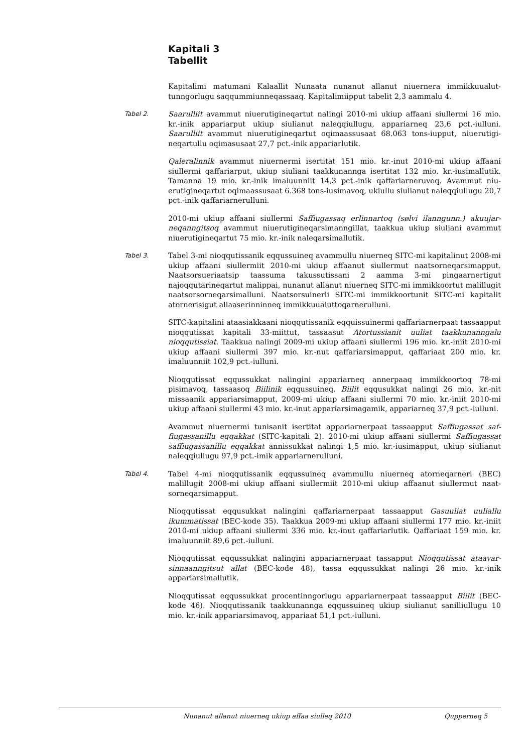Kapitali 3
Tabellit
Kapitalimi matumani Kalaallit Nunaata nunanut allanut niuernera immikkuualut­tunngorlugu saqqummiunneqassaaq. Kapitalimiipput tabelit 2,3 aammalu 4.
Tabel 2.
Saarulliit avammut niuerutigineqartut nalingi 2010-mi ukiup affaani siullermi 16 mio. kr.-inik appariarput ukiup siulianut naleqqiullugu, appariarneq 23,6 pct.-iulluni. Saarulliit avammut niuerutigineqartut oqimaassusaat 68.063 tons-iupput, niuerutigi­neqartullu oqimasusaat 27,7 pct.-inik appariarlutik.
Qaleralinnik avammut niuernermi isertitat 151 mio. kr.-inut 2010-mi ukiup affaani siullermi qaffariarput, ukiup siuliani taakkunannga isertitat 132 mio. kr.-iusimallutik. Tamanna 19 mio. kr.-inik imaluunniit 14,3 pct.-inik qaffariarneruvoq. Avammut niu­erutigineqartut oqimaassusaat 6.368 tons-iusimavoq, ukiullu siulianut naleqqiullugu 20,7 pct.-inik qaffariarnerulluni.
2010-mi ukiup affaani siullermi Saffiugassaq erlinnartoq (sølvi ilanngunn.) akuujar­neqanngitsoq avammut niuerutigineqarsimanngillat, taakkua ukiup siuliani avammut niuerutigineqartut 75 mio. kr.-inik naleqarsimallutik.
Tabel 3.
Tabel 3-mi nioqqutissanik eqqussuineq avammullu niuerneq SITC-mi kapitalinut 2008-mi ukiup affaani siullermiit 2010-mi ukiup affaanut siullermut naatsorneqar­simapput. Naatsorsueriaatsip taassuma takussutissani 2 aamma 3-mi pingaarnertigut najoqqutarineqartut malippai, nunanut allanut niuerneq SITC-mi immikkoortut ma­lillugit naatsorsorneqarsimalluni. Naatsorsuinerli SITC-mi immikkoortunit SITC-mi kapitalit atornerisigut allaaserinninneq immikkuualuttoqarnerulluni.
SITC-kapitalini ataasiakkaani nioqqutissanik eqquissuinermi qaffariarnerpaat tassaapput nioqqutissat kapitali 33-miittut, tassaasut Atortussianit uuliat taakkunan­ngalu nioqqutissiat. Taakkua nalingi 2009-mi ukiup affaani siullermi 196 mio. kr.-iniit 2010-mi ukiup affaani siullermi 397 mio. kr.-nut qaffariarsimapput, qaffariaat 200 mio. kr. imaluunniit 102,9 pct.-iulluni.
Nioqqutissat eqqussukkat nalingini appariarneq annerpaaq immikkoortoq 78-mi pisimavoq, tassaasoq Biilinik eqqussuineq. Biilit eqqusukkat nalingi 26 mio. kr.-nit missaanik appariarsimapput, 2009-mi ukiup affaani siullermi 70 mio. kr.-iniit 2010-mi ukiup affaani siullermi 43 mio. kr.-inut appariarsimagamik, appariarneq 37,9 pct.-iulluni.
Avammut niuernermi tunisanit isertitat appariarnerpaat tassaapput Saffiugassat saf­fiugassanillu eqqakkat (SITC-kapitali 2). 2010-mi ukiup affaani siullermi Saffiugassat saffiugassanillu eqqakkat annissukkat nalingi 1,5 mio. kr.-iusimapput, ukiup siulianut naleqqiullugu 97,9 pct.-imik appariarnerulluni.
Tabel 4.
Tabel 4-mi nioqqutissanik eqqussuineq avammullu niuerneq atorneqarneri (BEC) malillugit 2008-mi ukiup affaani siullermiit 2010-mi ukiup affaanut siullermut naat­sorneqarsimapput.
Nioqqutissat eqqusukkat nalingini qaffariarnerpaat tassaapput Gasuuliat uuliallu ikummatissat (BEC-kode 35). Taakkua 2009-mi ukiup affaani siullermi 177 mio. kr.-iniit 2010-mi ukiup affaani siullermi 336 mio. kr.-inut qaffariarlutik. Qaffariaat 159 mio. kr. imaluunniit 89,6 pct.-iulluni.
Nioqqutissat eqqussukkat nalingini appariarnerpaat tassapput Nioqqutissat ataavar­sinnaanngitsut allat (BEC-kode 48), tassa eqqussukkat nalingi 26 mio. kr.-inik appariarsimallutik.
Nioqqutissat eqqussukkat procentinngorlugu appariarnerpaat tassaapput Biilit (BEC-kode 46). Nioqqutissanik taakkunannga eqqussuineq ukiup siulianut sanilliullugu 10 mio. kr.-inik appariarsimavoq, appariaat 51,1 pct.-iulluni.
Nunanut allanut niuerneq ukiup affaa siulleq 2010 Qupperneq 5